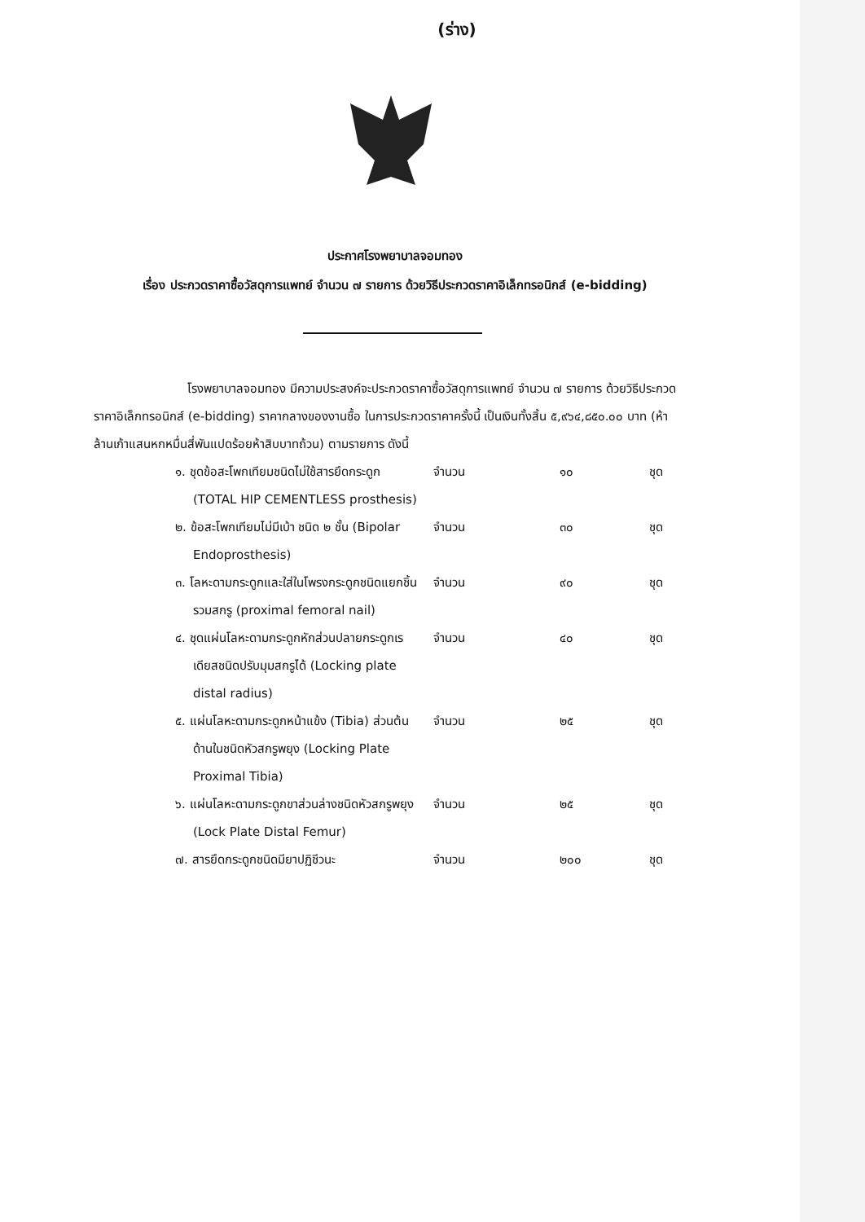(ร่าง)
ประกาศโรงพยาบาลจอมทอง
เรื่อง ประกวดราคาซื้อวัสดุการแพทย์ จำนวน ๗ รายการ ด้วยวิธีประกวดราคาอิเล็กทรอนิกส์ (e-bidding)
โรงพยาบาลจอมทอง มีความประสงค์จะประกวดราคาซื้อวัสดุการแพทย์ จำนวน ๗ รายการ ด้วยวิธีประกวดราคาอิเล็กทรอนิกส์ (e-bidding) ราคากลางของงานซื้อ ในการประกวดราคาครั้งนี้ เป็นเงินทั้งสิ้น ๕,๙๖๔,๘๕๐.๐๐ บาท (ห้าล้านเก้าแสนหกหมื่นสี่พันแปดร้อยห้าสิบบาทถ้วน) ตามรายการ ดังนี้
| ๑. ชุดข้อสะโพกเทียมชนิดไม่ใช้สารยึดกระดูก (TOTAL HIP CEMENTLESS prosthesis) | จำนวน | ๑๐ | ชุด |
| ๒. ข้อสะโพกเทียมไม่มีเบ้า ชนิด ๒ ชั้น (Bipolar Endoprosthesis) | จำนวน | ๓๐ | ชุด |
| ๓. โลหะดามกระดูกและใส่ในโพรงกระดูกชนิดแยกชิ้นรวมสกรู (proximal femoral nail) | จำนวน | ๙๐ | ชุด |
| ๔. ชุดแผ่นโลหะดามกระดูกหักส่วนปลายกระดูกเรเดียสชนิดปรับมุมสกรูได้ (Locking plate distal radius) | จำนวน | ๔๐ | ชุด |
| ๕. แผ่นโลหะดามกระดูกหน้าแข้ง (Tibia) ส่วนต้นด้านในชนิดหัวสกรูพยุง (Locking Plate Proximal Tibia) | จำนวน | ๒๕ | ชุด |
| ๖. แผ่นโลหะดามกระดูกขาส่วนล่างชนิดหัวสกรูพยุง (Lock Plate Distal Femur) | จำนวน | ๒๕ | ชุด |
| ๗. สารยึดกระดูกชนิดมียาปฏิชีวนะ | จำนวน | ๒๐๐ | ชุด |